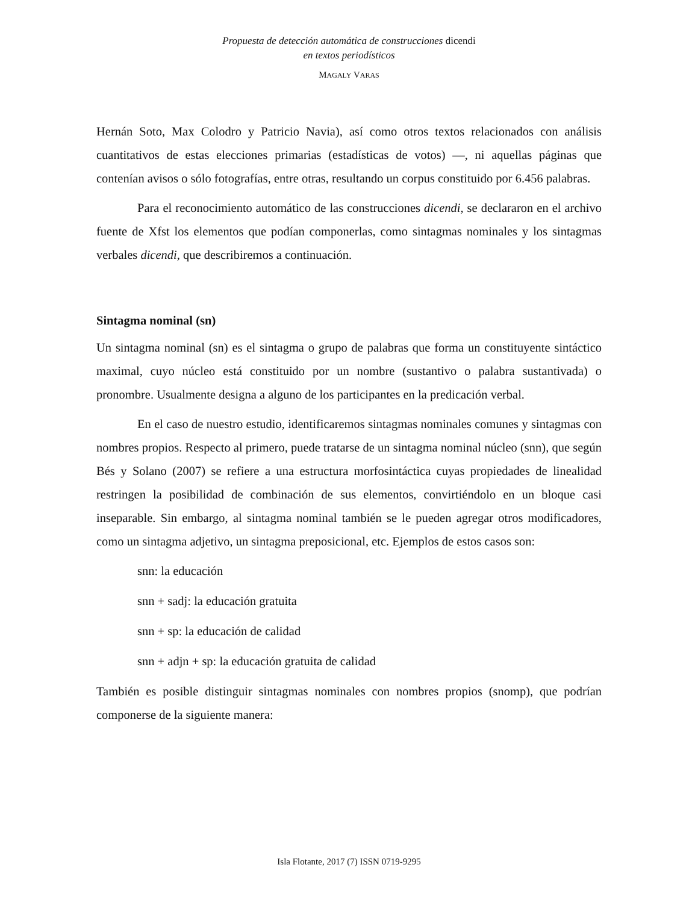Propuesta de detección automática de construcciones dicendi
en textos periodísticos
MAGALY VARAS
Hernán Soto, Max Colodro y Patricio Navia), así como otros textos relacionados con análisis cuantitativos de estas elecciones primarias (estadísticas de votos) —, ni aquellas páginas que contenían avisos o sólo fotografías, entre otras, resultando un corpus constituido por 6.456 palabras.
Para el reconocimiento automático de las construcciones dicendi, se declararon en el archivo fuente de Xfst los elementos que podían componerlas, como sintagmas nominales y los sintagmas verbales dicendi, que describiremos a continuación.
Sintagma nominal (sn)
Un sintagma nominal (sn) es el sintagma o grupo de palabras que forma un constituyente sintáctico maximal, cuyo núcleo está constituido por un nombre (sustantivo o palabra sustantivada) o pronombre. Usualmente designa a alguno de los participantes en la predicación verbal.
En el caso de nuestro estudio, identificaremos sintagmas nominales comunes y sintagmas con nombres propios. Respecto al primero, puede tratarse de un sintagma nominal núcleo (snn), que según Bés y Solano (2007) se refiere a una estructura morfosintáctica cuyas propiedades de linealidad restringen la posibilidad de combinación de sus elementos, convirtiéndolo en un bloque casi inseparable. Sin embargo, al sintagma nominal también se le pueden agregar otros modificadores, como un sintagma adjetivo, un sintagma preposicional, etc. Ejemplos de estos casos son:
snn: la educación
snn + sadj: la educación gratuita
snn + sp: la educación de calidad
snn + adjn + sp: la educación gratuita de calidad
También es posible distinguir sintagmas nominales con nombres propios (snomp), que podrían componerse de la siguiente manera:
Isla Flotante, 2017 (7) ISSN 0719-9295